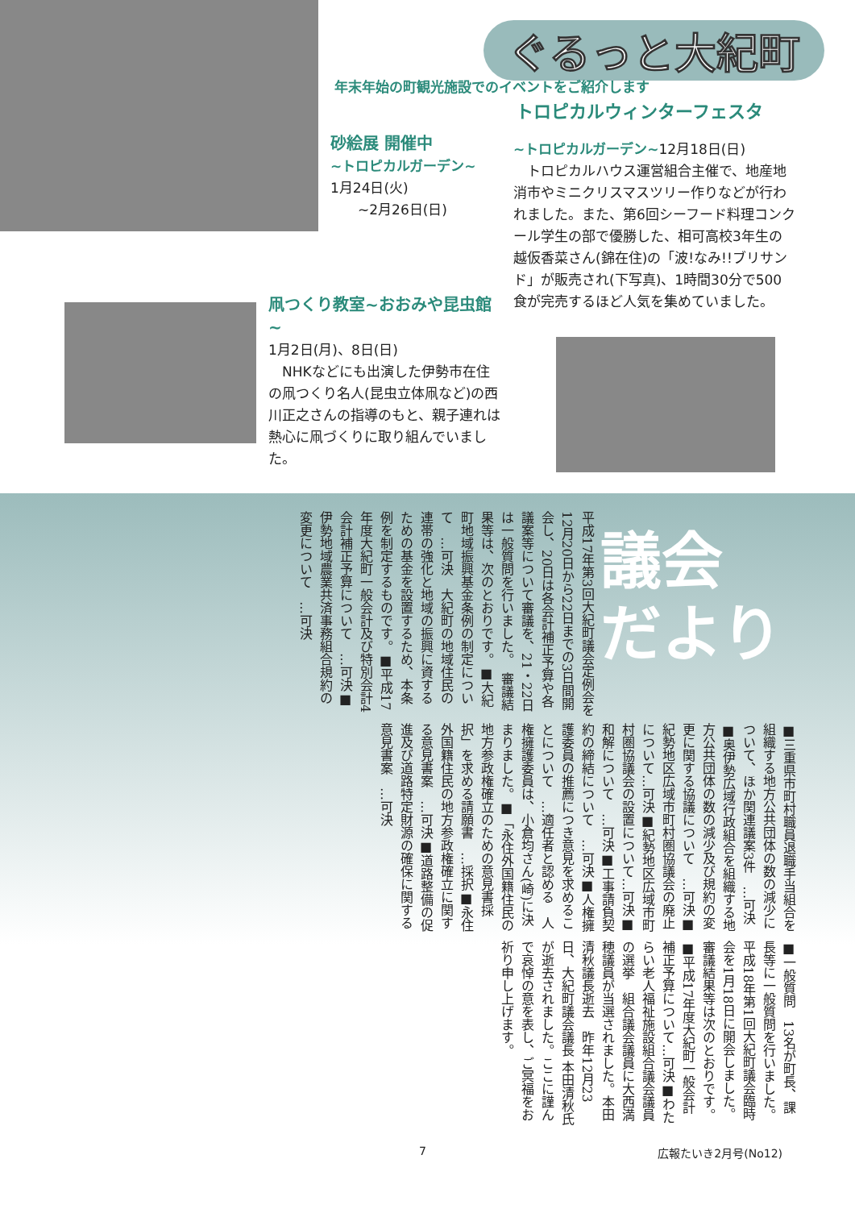ぐるっと大紀町
年末年始の町観光施設でのイベントをご紹介します
トロピカルウィンターフェスタ
砂絵展 開催中
~トロピカルガーデン~
1月24日(火)
　　~2月26日(日)
~トロピカルガーデン~12月18日(日)
　トロピカルハウス運営組合主催で、地産地消市やミニクリスマスツリー作りなどが行われました。また、第6回シーフード料理コンクール学生の部で優勝した、相可高校3年生の越仮香菜さん(錦在住)の「波!なみ!!ブリサンド」が販売され(下写真)、1時間30分で500食が完売するほど人気を集めていました。
凧つくり教室~おおみや昆虫館~
1月2日(月)、8日(日)
　NHKなどにも出演した伊勢市在住の凧つくり名人(昆虫立体凧など)の西川正之さんの指導のもと、親子連れは熱心に凧づくりに取り組んでいました。
議会
だより
平成17年第3回大紀町議会定例会を12月20日から22日までの3日間開会し、20日は各会計補正予算や各議案等について審議を、21・22日は一般質問を行いました。　審議結果等は、次のとおりです。■大紀町地域振興基金条例の制定について　…可決　大紀町の地域住民の連帯の強化と地域の振興に資するための基金を設置するため、本条例を制定するものです。■平成17年度大紀町一般会計及び特別会計4会計補正予算について　…可決■伊勢地域農業共済事務組合規約の変更について　…可決
■三重県市町村職員退職手当組合を組織する地方公共団体の数の減少について、ほか関連議案3件　…可決■奥伊勢広域行政組合を組織する地方公共団体の数の減少及び規約の変更に関する協議について　…可決■紀勢地区広域市町村圏協議会の廃止について…可決■紀勢地区広域市町村圏協議会の設置について…可決■和解について　…可決■工事請負契約の締結について　…可決■人権擁護委員の推薦につき意見を求めることについて　…適任者と認める　人権擁護委員は、小倉均さん(崎)に決まりました。■「永住外国籍住民の地方参政権確立のための意見書採択」を求める請願書　…採択■永住外国籍住民の地方参政権確立に関する意見書案　…可決■道路整備の促進及び道路特定財源の確保に関する意見書案　…可決
■一般質問　13名が町長、課長等に一般質問を行いました。　平成18年第1回大紀町議会臨時会を1月18日に開会しました。　審議結果等は次のとおりです。■平成17年度大紀町一般会計補正予算について…可決■わたらい老人福祉施設組合議会議員の選挙　組合議会議員に大西満穂議員が当選されました。本田清秋議長逝去　昨年12月23日、大紀町議会議長 本田清秋氏が逝去されました。ここに謹んで哀悼の意を表し、ご冥福をお祈り申し上げます。
7 広報たいき2月号(No12)